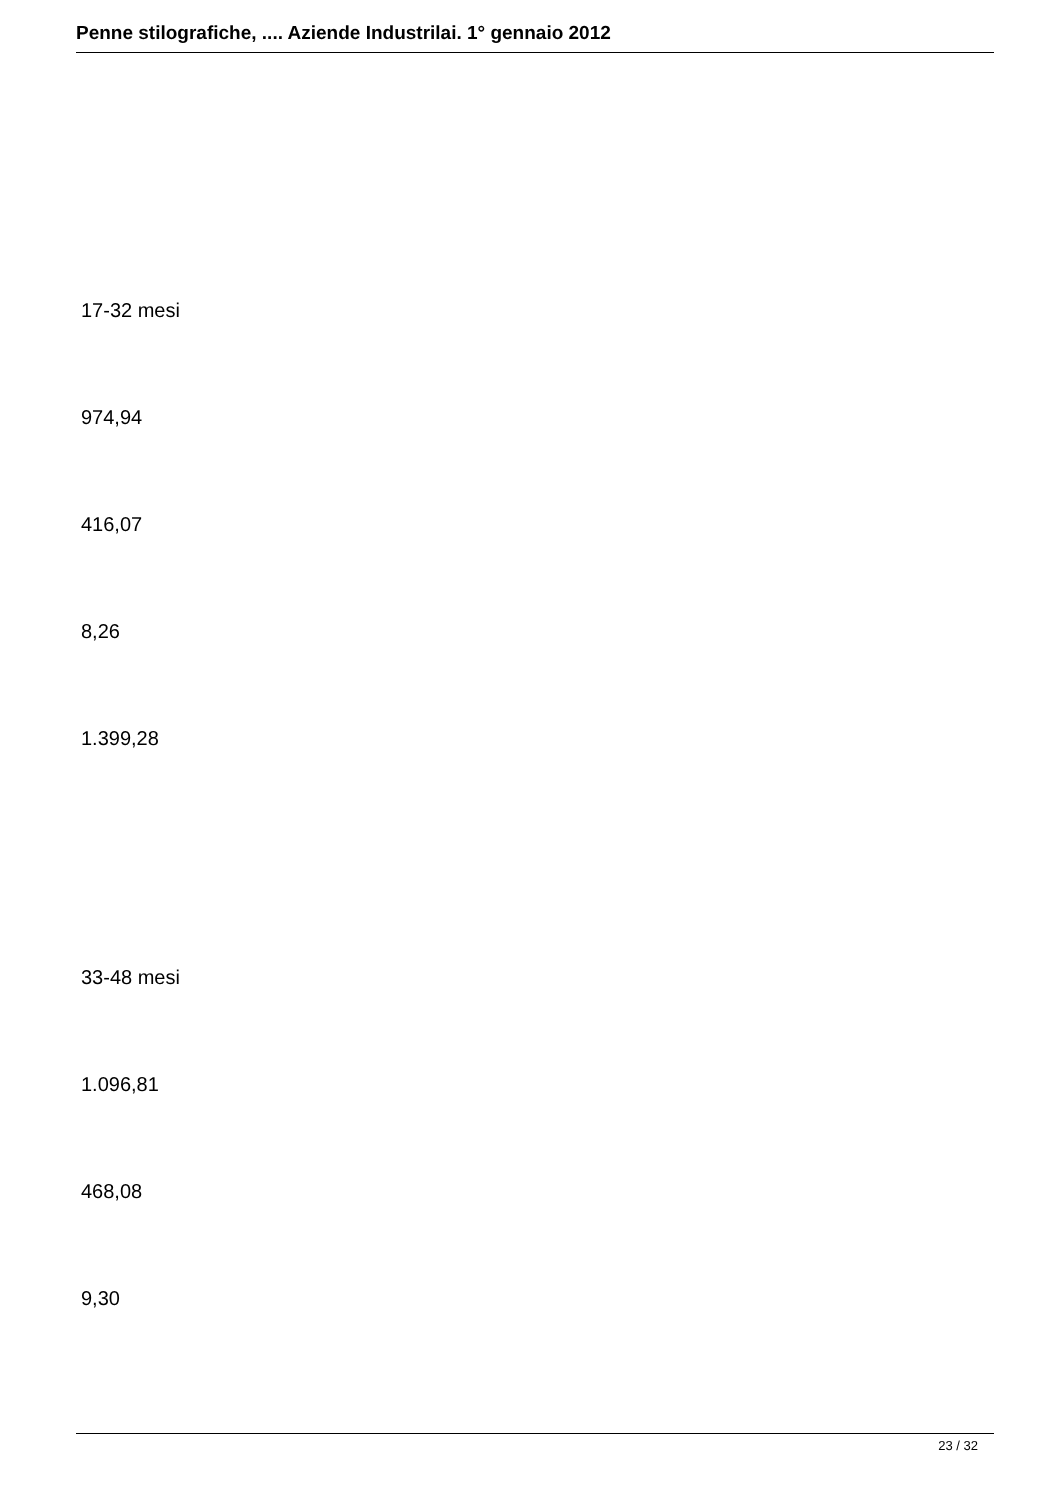Penne stilografiche, .... Aziende Industrilai. 1° gennaio 2012
17-32 mesi
974,94
416,07
8,26
1.399,28
33-48 mesi
1.096,81
468,08
9,30
23 / 32